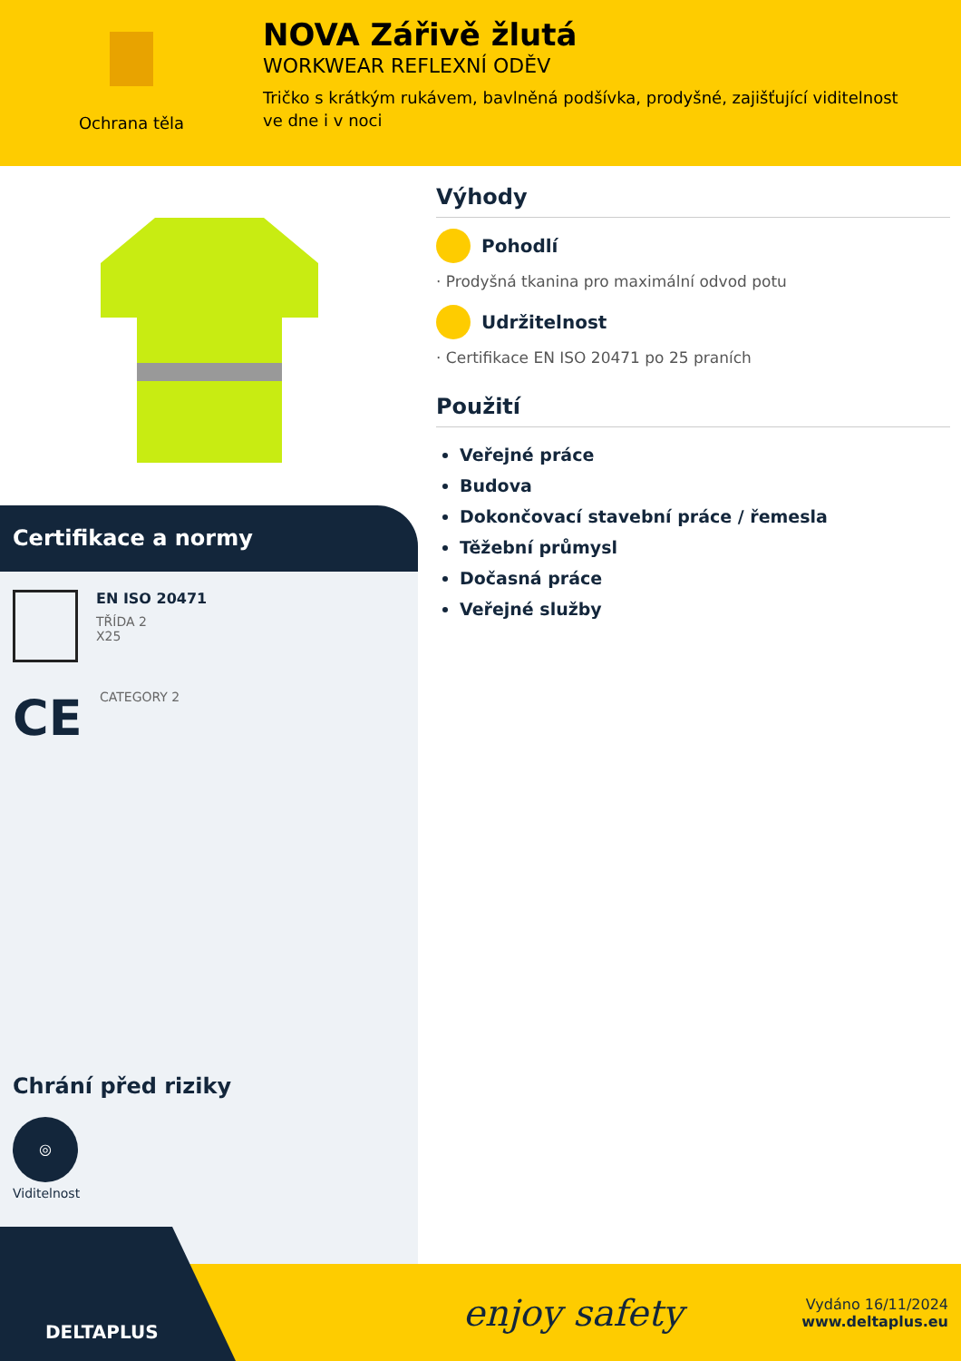Ochrana těla
NOVA Zářivě žlutá
WORKWEAR REFLEXNÍ ODĚV
Tričko s krátkým rukávem, bavlněná podšívka, prodyšné, zajišťující viditelnost ve dne i v noci
Certifikace a normy
EN ISO 20471
TŘÍDA 2
X25
CE
CATEGORY 2
Chrání před riziky
◎
Viditelnost
Výhody
Pohodlí
· Prodyšná tkanina pro maximální odvod potu
Udržitelnost
· Certifikace EN ISO 20471 po 25 praních
Použití
Veřejné práce
Budova
Dokončovací stavební práce / řemesla
Těžební průmysl
Dočasná práce
Veřejné služby
DELTAPLUS
enjoy safety
Vydáno 16/11/2024
www.deltaplus.eu